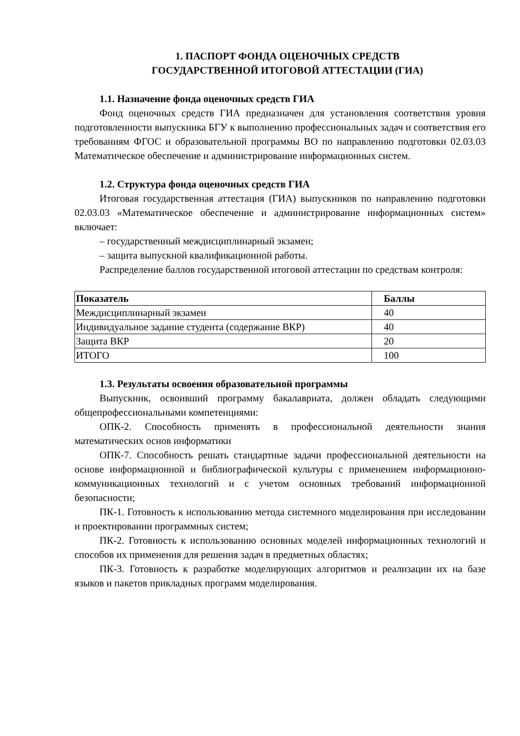1. ПАСПОРТ ФОНДА ОЦЕНОЧНЫХ СРЕДСТВ
ГОСУДАРСТВЕННОЙ ИТОГОВОЙ АТТЕСТАЦИИ (ГИА)
1.1. Назначение фонда оценочных средств ГИА
Фонд оценочных средств ГИА предназначен для установления соответствия уровня подготовленности выпускника БГУ к выполнению профессиональных задач и соответствия его требованиям ФГОС и образовательной программы ВО по направлению подготовки 02.03.03 Математическое обеспечение и администрирование информационных систем.
1.2. Структура фонда оценочных средств ГИА
Итоговая государственная аттестация (ГИА) выпускников по направлению подготовки 02.03.03 «Математическое обеспечение и администрирование информационных систем» включает:
– государственный междисциплинарный экзамен;
– защита выпускной квалификационной работы.
Распределение баллов государственной итоговой аттестации по средствам контроля:
| Показатель | Баллы |
| --- | --- |
| Междисциплинарный экзамен | 40 |
| Индивидуальное задание студента (содержание ВКР) | 40 |
| Защита ВКР | 20 |
| ИТОГО | 100 |
1.3. Результаты освоения образовательной программы
Выпускник, освоивший программу бакалавриата, должен обладать следующими общепрофессиональными компетенциями:
ОПК-2. Способность применять в профессиональной деятельности знания математических основ информатики
ОПК-7. Способность решать стандартные задачи профессиональной деятельности на основе информационной и библиографической культуры с применением информационно-коммуникационных технологий и с учетом основных требований информационной безопасности;
ПК-1. Готовность к использованию метода системного моделирования при исследовании и проектировании программных систем;
ПК-2. Готовность к использованию основных моделей информационных технологий и способов их применения для решения задач в предметных областях;
ПК-3. Готовность к разработке моделирующих алгоритмов и реализации их на базе языков и пакетов прикладных программ моделирования.